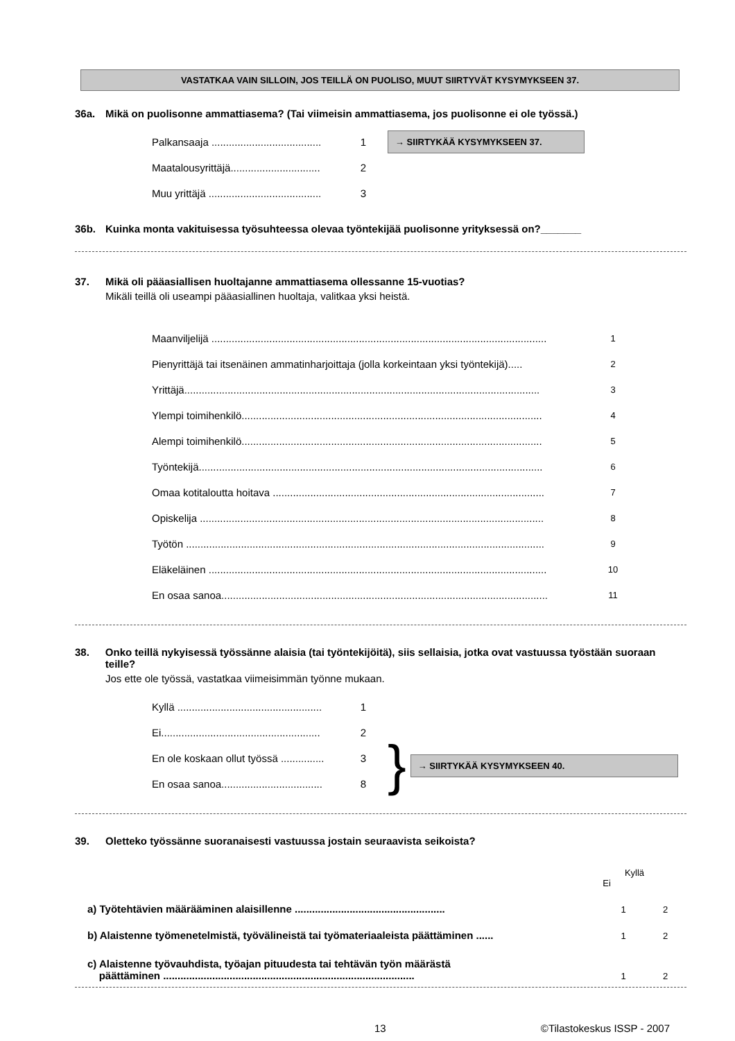VASTATKAA VAIN SILLOIN, JOS TEILLÄ ON PUOLISO, MUUT SIIRTYVÄT KYSYMYKSEEN 37.
36a. Mikä on puolisonne ammattiasema? (Tai viimeisin ammattiasema, jos puolisonne ei ole työssä.)
Palkansaaja ...................................... 1 → SIIRTYKÄÄ KYSYMYKSEEN 37.
Maatalousyrittäjä............................... 2
Muu yrittäjä ....................................... 3
36b. Kuinka monta vakituisessa työsuhteessa olevaa työntekijää puolisonne yrityksessä on?_______
37. Mikä oli pääasiallisen huoltajanne ammattiasema ollessanne 15-vuotias?
Mikäli teillä oli useampi pääasiallinen huoltaja, valitkaa yksi heistä.
Maanviljelijä .................................................................................................................... 1
Pienyrittäjä tai itsenäinen ammatinharjoittaja (jolla korkeintaan yksi työntekijä)..... 2
Yrittäjä........................................................................................................................... 3
Ylempi toimihenkilö........................................................................................................ 4
Alempi toimihenkilö........................................................................................................ 5
Työntekijä....................................................................................................................... 6
Omaa kotitaloutta hoitava .............................................................................................. 7
Opiskelija ....................................................................................................................... 8
Työtön ............................................................................................................................ 9
Eläkeläinen ..................................................................................................................... 10
En osaa sanoa................................................................................................................. 11
38. Onko teillä nykyisessä työssänne alaisia (tai työntekijöitä), siis sellaisia, jotka ovat vastuussa työstään suoraan teille?
Jos ette ole työssä, vastatkaa viimeisimmän työnne mukaan.
Kyllä .................................................. 1
Ei....................................................... 2
En ole koskaan ollut työssä ............... 3
En osaa sanoa................................... 8
} → SIIRTYKÄÄ KYSYMYKSEEN 40.
39. Oletteko työssänne suoranaisesti vastuussa jostain seuraavista seikoista?
Kyllä Ei
a) Työtehtävien määrääminen alaisillenne .................................................... 1 2
b) Alaistenne työmenetelmistä, työvälineistä tai työmateriaaleista päättäminen ...... 1 2
c) Alaistenne työvauhdista, työajan pituudesta tai tehtävän työn määrästä
päättäminen ....................................................................................... 1 2
13 ©Tilastokeskus ISSP - 2007